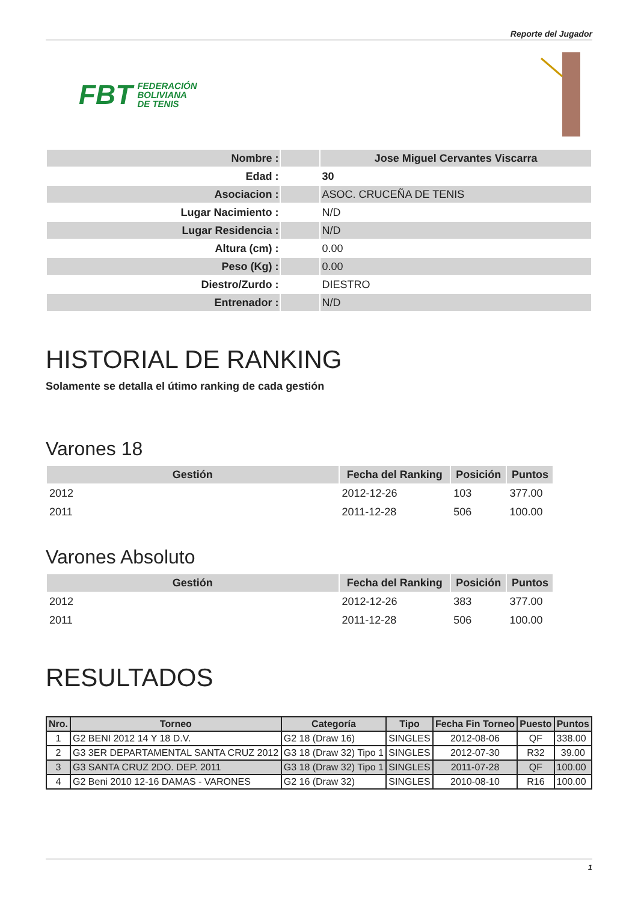Reporte del Jugador
FBT FEDERACIÓN
BOLIVIANA
DE TENIS
| Nombre : | | Jose Miguel Cervantes Viscarra |
| Edad : | | 30 |
| Asociacion : | | ASOC. CRUCEÑA DE TENIS |
| Lugar Nacimiento : | | N/D |
| Lugar Residencia : | | N/D |
| Altura (cm) : | | 0.00 |
| Peso (Kg) : | | 0.00 |
| Diestro/Zurdo : | | DIESTRO |
| Entrenador : | | N/D |
HISTORIAL DE RANKING
Solamente se detalla el útimo ranking de cada gestión
Varones 18
| Gestión | Fecha del Ranking | Posición | Puntos |
| --- | --- | --- | --- |
| 2012 | 2012-12-26 | 103 | 377.00 |
| 2011 | 2011-12-28 | 506 | 100.00 |
Varones Absoluto
| Gestión | Fecha del Ranking | Posición | Puntos |
| --- | --- | --- | --- |
| 2012 | 2012-12-26 | 383 | 377.00 |
| 2011 | 2011-12-28 | 506 | 100.00 |
RESULTADOS
| Nro. | Torneo | Categoría | Tipo | Fecha Fin Torneo | Puesto | Puntos |
| --- | --- | --- | --- | --- | --- | --- |
| 1 | G2 BENI 2012 14 Y 18 D.V. | G2 18 (Draw 16) | SINGLES | 2012-08-06 | QF | 338.00 |
| 2 | G3 3ER DEPARTAMENTAL SANTA CRUZ 2012 | G3 18 (Draw 32) Tipo 1 | SINGLES | 2012-07-30 | R32 | 39.00 |
| 3 | G3 SANTA CRUZ 2DO. DEP. 2011 | G3 18 (Draw 32) Tipo 1 | SINGLES | 2011-07-28 | QF | 100.00 |
| 4 | G2 Beni 2010 12-16 DAMAS - VARONES | G2 16 (Draw 32) | SINGLES | 2010-08-10 | R16 | 100.00 |
1